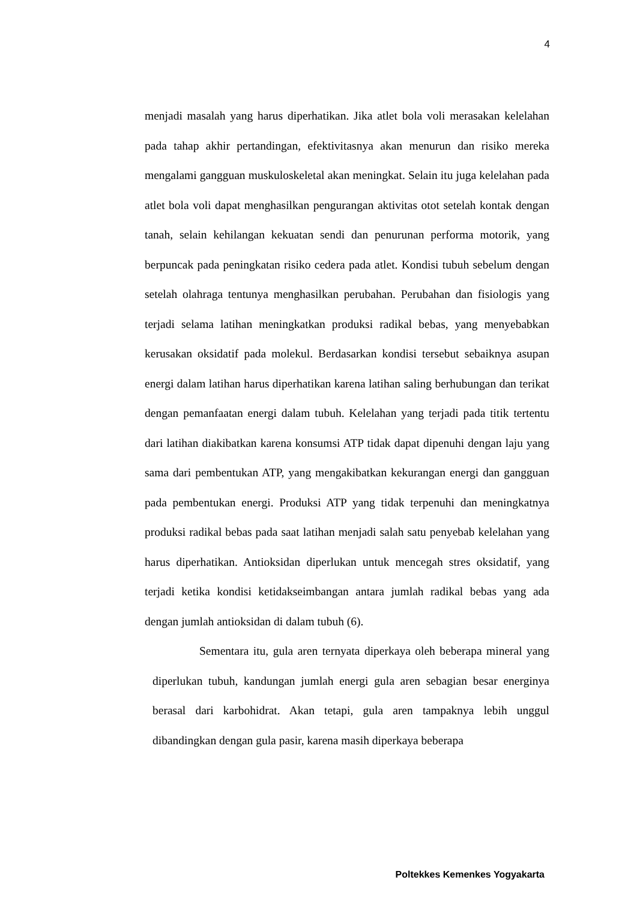4
menjadi masalah yang harus diperhatikan. Jika atlet bola voli merasakan kelelahan pada tahap akhir pertandingan, efektivitasnya akan menurun dan risiko mereka mengalami gangguan muskuloskeletal akan meningkat. Selain itu juga kelelahan pada atlet bola voli dapat menghasilkan pengurangan aktivitas otot setelah kontak dengan tanah, selain kehilangan kekuatan sendi dan penurunan performa motorik, yang berpuncak pada peningkatan risiko cedera pada atlet. Kondisi tubuh sebelum dengan setelah olahraga tentunya menghasilkan perubahan. Perubahan dan fisiologis yang terjadi selama latihan meningkatkan produksi radikal bebas, yang menyebabkan kerusakan oksidatif pada molekul. Berdasarkan kondisi tersebut sebaiknya asupan energi dalam latihan harus diperhatikan karena latihan saling berhubungan dan terikat dengan pemanfaatan energi dalam tubuh. Kelelahan yang terjadi pada titik tertentu dari latihan diakibatkan karena konsumsi ATP tidak dapat dipenuhi dengan laju yang sama dari pembentukan ATP, yang mengakibatkan kekurangan energi dan gangguan pada pembentukan energi. Produksi ATP yang tidak terpenuhi dan meningkatnya produksi radikal bebas pada saat latihan menjadi salah satu penyebab kelelahan yang harus diperhatikan. Antioksidan diperlukan untuk mencegah stres oksidatif, yang terjadi ketika kondisi ketidakseimbangan antara jumlah radikal bebas yang ada dengan jumlah antioksidan di dalam tubuh (6).
Sementara itu, gula aren ternyata diperkaya oleh beberapa mineral yang diperlukan tubuh, kandungan jumlah energi gula aren sebagian besar energinya berasal dari karbohidrat. Akan tetapi, gula aren tampaknya lebih unggul dibandingkan dengan gula pasir, karena masih diperkaya beberapa
Poltekkes Kemenkes Yogyakarta